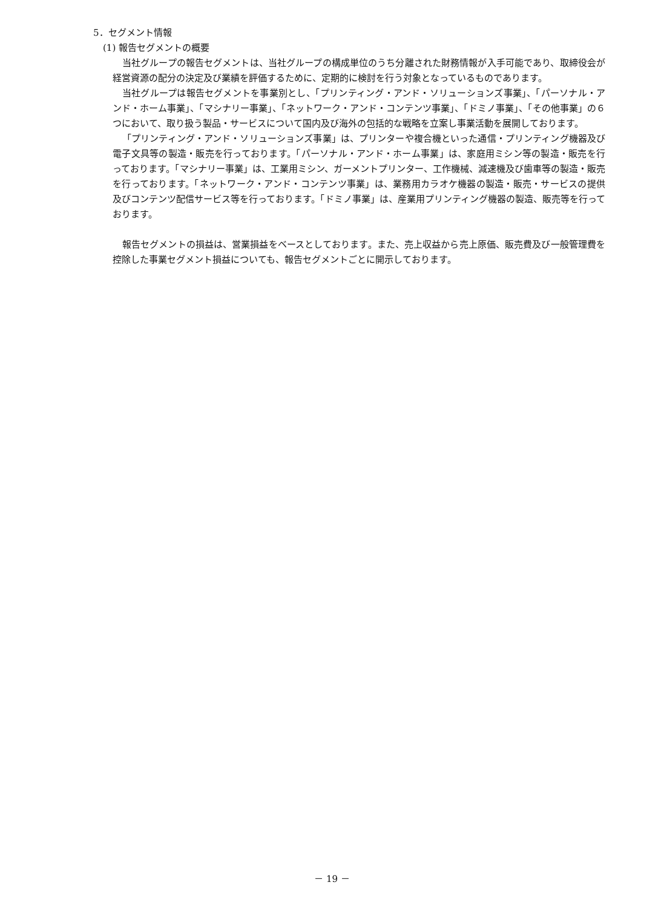5．セグメント情報
(1) 報告セグメントの概要
当社グループの報告セグメントは、当社グループの構成単位のうち分離された財務情報が入手可能であり、取締役会が経営資源の配分の決定及び業績を評価するために、定期的に検討を行う対象となっているものであります。
当社グループは報告セグメントを事業別とし、「プリンティング・アンド・ソリューションズ事業」、「パーソナル・アンド・ホーム事業」、「マシナリー事業」、「ネットワーク・アンド・コンテンツ事業」、「ドミノ事業」、「その他事業」の６つにおいて、取り扱う製品・サービスについて国内及び海外の包括的な戦略を立案し事業活動を展開しております。
「プリンティング・アンド・ソリューションズ事業」は、プリンターや複合機といった通信・プリンティング機器及び電子文具等の製造・販売を行っております。「パーソナル・アンド・ホーム事業」は、家庭用ミシン等の製造・販売を行っております。「マシナリー事業」は、工業用ミシン、ガーメントプリンター、工作機械、減速機及び歯車等の製造・販売を行っております。「ネットワーク・アンド・コンテンツ事業」は、業務用カラオケ機器の製造・販売・サービスの提供及びコンテンツ配信サービス等を行っております。「ドミノ事業」は、産業用プリンティング機器の製造、販売等を行っております。
報告セグメントの損益は、営業損益をベースとしております。また、売上収益から売上原価、販売費及び一般管理費を控除した事業セグメント損益についても、報告セグメントごとに開示しております。
－ 19 －